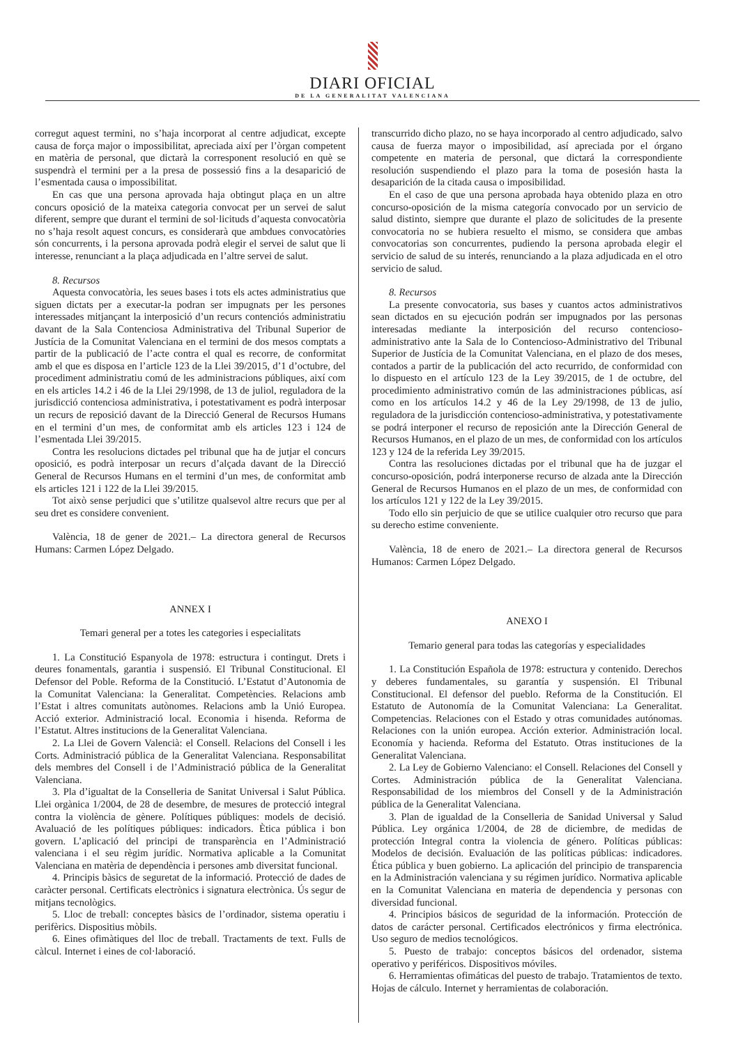DIARI OFICIAL
DE LA GENERALITAT VALENCIANA
corregut aquest termini, no s’haja incorporat al centre adjudicat, excepte causa de força major o impossibilitat, apreciada així per l’òrgan competent en matèria de personal, que dictarà la corresponent resolució en què se suspendrà el termini per a la presa de possessió fins a la desaparició de l’esmentada causa o impossibilitat.
En cas que una persona aprovada haja obtingut plaça en un altre concurs oposició de la mateixa categoria convocat per un servei de salut diferent, sempre que durant el termini de sol·licituds d’aquesta convocatòria no s’haja resolt aquest concurs, es considerarà que ambdues convocatòries són concurrents, i la persona aprovada podrà elegir el servei de salut que li interesse, renunciant a la plaça adjudicada en l’altre servei de salut.
8. Recursos
Aquesta convocatòria, les seues bases i tots els actes administratius que siguen dictats per a executar-la podran ser impugnats per les persones interessades mitjançant la interposició d’un recurs contenciós administratiu davant de la Sala Contenciosa Administrativa del Tribunal Superior de Justícia de la Comunitat Valenciana en el termini de dos mesos comptats a partir de la publicació de l’acte contra el qual es recorre, de conformitat amb el que es disposa en l’article 123 de la Llei 39/2015, d’1 d’octubre, del procediment administratiu comú de les administracions públiques, així com en els articles 14.2 i 46 de la Llei 29/1998, de 13 de juliol, reguladora de la jurisdicció contenciosa administrativa, i potestativament es podrà interposar un recurs de reposició davant de la Direcció General de Recursos Humans en el termini d’un mes, de conformitat amb els articles 123 i 124 de l’esmentada Llei 39/2015.
Contra les resolucions dictades pel tribunal que ha de jutjar el concurs oposició, es podrà interposar un recurs d’alçada davant de la Direcció General de Recursos Humans en el termini d’un mes, de conformitat amb els articles 121 i 122 de la Llei 39/2015.
Tot això sense perjudici que s’utilitze qualsevol altre recurs que per al seu dret es considere convenient.
València, 18 de gener de 2021.– La directora general de Recursos Humans: Carmen López Delgado.
ANNEX I
Temari general per a totes les categories i especialitats
1. La Constitució Espanyola de 1978: estructura i contingut. Drets i deures fonamentals, garantia i suspensió. El Tribunal Constitucional. El Defensor del Poble. Reforma de la Constitució. L’Estatut d’Autonomia de la Comunitat Valenciana: la Generalitat. Competències. Relacions amb l’Estat i altres comunitats autònomes. Relacions amb la Unió Europea. Acció exterior. Administració local. Economia i hisenda. Reforma de l’Estatut. Altres institucions de la Generalitat Valenciana.
2. La Llei de Govern Valencià: el Consell. Relacions del Consell i les Corts. Administració pública de la Generalitat Valenciana. Responsabilitat dels membres del Consell i de l’Administració pública de la Generalitat Valenciana.
3. Pla d’igualtat de la Conselleria de Sanitat Universal i Salut Pública. Llei orgànica 1/2004, de 28 de desembre, de mesures de protecció integral contra la violència de gènere. Polítiques públiques: models de decisió. Avaluació de les polítiques públiques: indicadors. Ètica pública i bon govern. L’aplicació del principi de transparència en l’Administració valenciana i el seu règim jurídic. Normativa aplicable a la Comunitat Valenciana en matèria de dependència i persones amb diversitat funcional.
4. Principis bàsics de seguretat de la informació. Protecció de dades de caràcter personal. Certificats electrònics i signatura electrònica. Ús segur de mitjans tecnològics.
5. Lloc de treball: conceptes bàsics de l’ordinador, sistema operatiu i perifèrics. Dispositius mòbils.
6. Eines ofimàtiques del lloc de treball. Tractaments de text. Fulls de càlcul. Internet i eines de col·laboració.
transcurrido dicho plazo, no se haya incorporado al centro adjudicado, salvo causa de fuerza mayor o imposibilidad, así apreciada por el órgano competente en materia de personal, que dictará la correspondiente resolución suspendiendo el plazo para la toma de posesión hasta la desaparición de la citada causa o imposibilidad.
En el caso de que una persona aprobada haya obtenido plaza en otro concurso-oposición de la misma categoría convocado por un servicio de salud distinto, siempre que durante el plazo de solicitudes de la presente convocatoria no se hubiera resuelto el mismo, se considera que ambas convocatorias son concurrentes, pudiendo la persona aprobada elegir el servicio de salud de su interés, renunciando a la plaza adjudicada en el otro servicio de salud.
8. Recursos
La presente convocatoria, sus bases y cuantos actos administrativos sean dictados en su ejecución podrán ser impugnados por las personas interesadas mediante la interposición del recurso contencioso-administrativo ante la Sala de lo Contencioso-Administrativo del Tribunal Superior de Justícia de la Comunitat Valenciana, en el plazo de dos meses, contados a partir de la publicación del acto recurrido, de conformidad con lo dispuesto en el artículo 123 de la Ley 39/2015, de 1 de octubre, del procedimiento administrativo común de las administraciones públicas, así como en los artículos 14.2 y 46 de la Ley 29/1998, de 13 de julio, reguladora de la jurisdicción contencioso-administrativa, y potestativamente se podrá interponer el recurso de reposición ante la Dirección General de Recursos Humanos, en el plazo de un mes, de conformidad con los artículos 123 y 124 de la referida Ley 39/2015.
Contra las resoluciones dictadas por el tribunal que ha de juzgar el concurso-oposición, podrá interponerse recurso de alzada ante la Dirección General de Recursos Humanos en el plazo de un mes, de conformidad con los artículos 121 y 122 de la Ley 39/2015.
Todo ello sin perjuicio de que se utilice cualquier otro recurso que para su derecho estime conveniente.
València, 18 de enero de 2021.– La directora general de Recursos Humanos: Carmen López Delgado.
ANEXO I
Temario general para todas las categorías y especialidades
1. La Constitución Española de 1978: estructura y contenido. Derechos y deberes fundamentales, su garantía y suspensión. El Tribunal Constitucional. El defensor del pueblo. Reforma de la Constitución. El Estatuto de Autonomía de la Comunitat Valenciana: La Generalitat. Competencias. Relaciones con el Estado y otras comunidades autónomas. Relaciones con la unión europea. Acción exterior. Administración local. Economía y hacienda. Reforma del Estatuto. Otras instituciones de la Generalitat Valenciana.
2. La Ley de Gobierno Valenciano: el Consell. Relaciones del Consell y Cortes. Administración pública de la Generalitat Valenciana. Responsabilidad de los miembros del Consell y de la Administración pública de la Generalitat Valenciana.
3. Plan de igualdad de la Conselleria de Sanidad Universal y Salud Pública. Ley orgánica 1/2004, de 28 de diciembre, de medidas de protección Integral contra la violencia de género. Políticas públicas: Modelos de decisión. Evaluación de las políticas públicas: indicadores. Ética pública y buen gobierno. La aplicación del principio de transparencia en la Administración valenciana y su régimen jurídico. Normativa aplicable en la Comunitat Valenciana en materia de dependencia y personas con diversidad funcional.
4. Principios básicos de seguridad de la información. Protección de datos de carácter personal. Certificados electrónicos y firma electrónica. Uso seguro de medios tecnológicos.
5. Puesto de trabajo: conceptos básicos del ordenador, sistema operativo y periféricos. Dispositivos móviles.
6. Herramientas ofimáticas del puesto de trabajo. Tratamientos de texto. Hojas de cálculo. Internet y herramientas de colaboración.